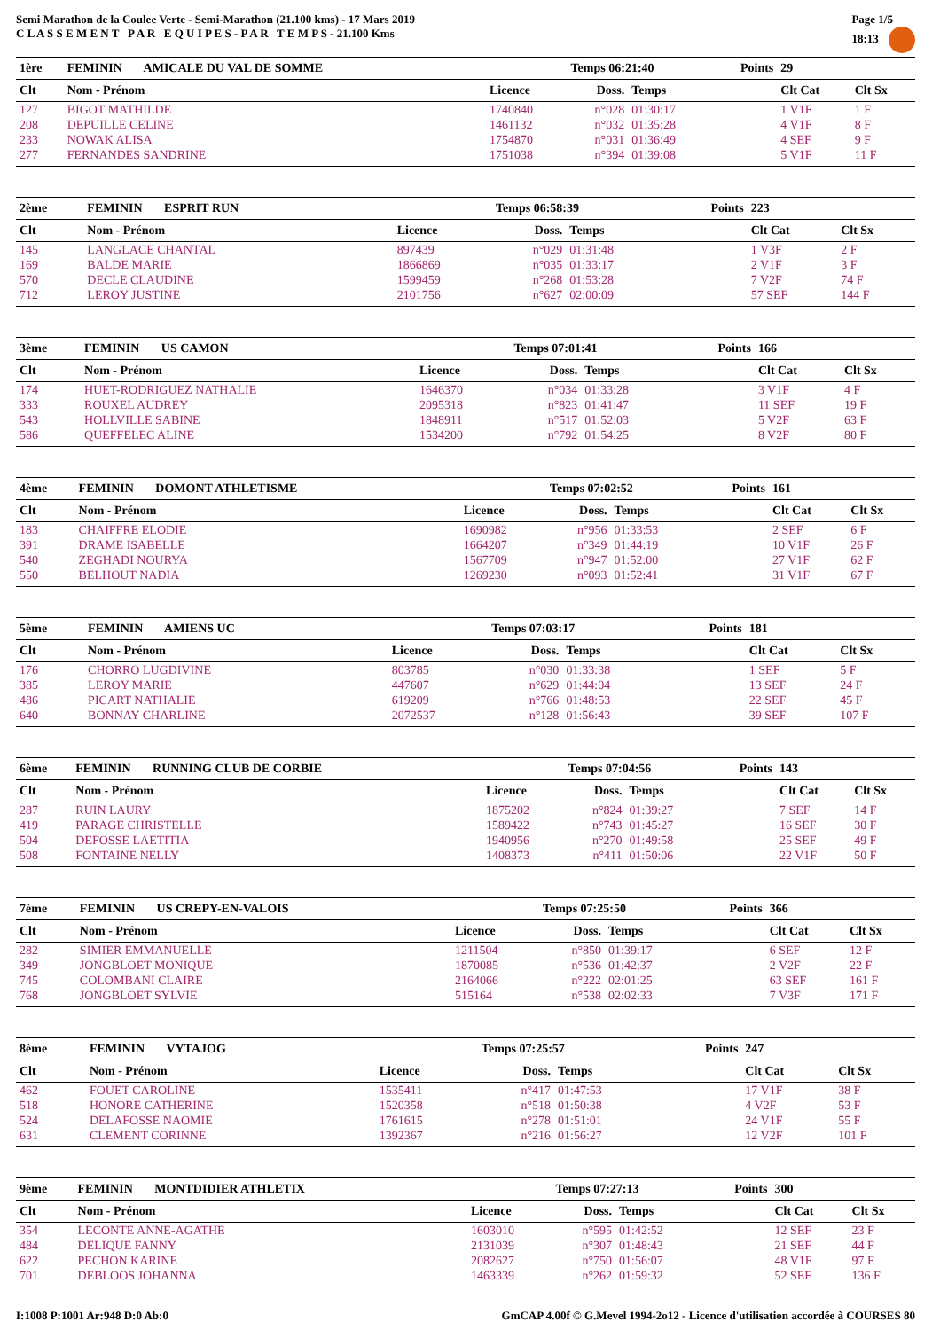Semi Marathon de la Coulee Verte - Semi-Marathon (21.100 kms) - 17 Mars 2019
C L A S S E M E N T P A R E Q U I P E S - P A R T E M P S - 21.100 Kms
Page 1/5
18:13
| 1ère | FEMININ AMICALE DU VAL DE SOMME | | Temps 06:21:40 | | Points | 29 | |
| Clt | Nom - Prénom | Licence | Doss. | Temps | | Clt Cat | Clt Sx |
| 127 | BIGOT MATHILDE | 1740840 | n°028 | 01:30:17 | | 1 V1F | 1 F |
| 208 | DEPUILLE CELINE | 1461132 | n°032 | 01:35:28 | | 4 V1F | 8 F |
| 233 | NOWAK ALISA | 1754870 | n°031 | 01:36:49 | | 4 SEF | 9 F |
| 277 | FERNANDES SANDRINE | 1751038 | n°394 | 01:39:08 | | 5 V1F | 11 F |
| 2ème | FEMININ ESPRIT RUN | | Temps 06:58:39 | | Points | 223 | |
| Clt | Nom - Prénom | Licence | Doss. | Temps | | Clt Cat | Clt Sx |
| 145 | LANGLACE CHANTAL | 897439 | n°029 | 01:31:48 | | 1 V3F | 2 F |
| 169 | BALDE MARIE | 1866869 | n°035 | 01:33:17 | | 2 V1F | 3 F |
| 570 | DECLE CLAUDINE | 1599459 | n°268 | 01:53:28 | | 7 V2F | 74 F |
| 712 | LEROY JUSTINE | 2101756 | n°627 | 02:00:09 | | 57 SEF | 144 F |
| 3ème | FEMININ US CAMON | | Temps 07:01:41 | | Points | 166 | |
| Clt | Nom - Prénom | Licence | Doss. | Temps | | Clt Cat | Clt Sx |
| 174 | HUET-RODRIGUEZ NATHALIE | 1646370 | n°034 | 01:33:28 | | 3 V1F | 4 F |
| 333 | ROUXEL AUDREY | 2095318 | n°823 | 01:41:47 | | 11 SEF | 19 F |
| 543 | HOLLVILLE SABINE | 1848911 | n°517 | 01:52:03 | | 5 V2F | 63 F |
| 586 | QUEFFELEC ALINE | 1534200 | n°792 | 01:54:25 | | 8 V2F | 80 F |
| 4ème | FEMININ DOMONT ATHLETISME | | Temps 07:02:52 | | Points | 161 | |
| Clt | Nom - Prénom | Licence | Doss. | Temps | | Clt Cat | Clt Sx |
| 183 | CHAIFFRE ELODIE | 1690982 | n°956 | 01:33:53 | | 2 SEF | 6 F |
| 391 | DRAME ISABELLE | 1664207 | n°349 | 01:44:19 | | 10 V1F | 26 F |
| 540 | ZEGHADI NOURYA | 1567709 | n°947 | 01:52:00 | | 27 V1F | 62 F |
| 550 | BELHOUT NADIA | 1269230 | n°093 | 01:52:41 | | 31 V1F | 67 F |
| 5ème | FEMININ AMIENS UC | | Temps 07:03:17 | | Points | 181 | |
| Clt | Nom - Prénom | Licence | Doss. | Temps | | Clt Cat | Clt Sx |
| 176 | CHORRO LUGDIVINE | 803785 | n°030 | 01:33:38 | | 1 SEF | 5 F |
| 385 | LEROY MARIE | 447607 | n°629 | 01:44:04 | | 13 SEF | 24 F |
| 486 | PICART NATHALIE | 619209 | n°766 | 01:48:53 | | 22 SEF | 45 F |
| 640 | BONNAY CHARLINE | 2072537 | n°128 | 01:56:43 | | 39 SEF | 107 F |
| 6ème | FEMININ RUNNING CLUB DE CORBIE | | Temps 07:04:56 | | Points | 143 | |
| Clt | Nom - Prénom | Licence | Doss. | Temps | | Clt Cat | Clt Sx |
| 287 | RUIN LAURY | 1875202 | n°824 | 01:39:27 | | 7 SEF | 14 F |
| 419 | PARAGE CHRISTELLE | 1589422 | n°743 | 01:45:27 | | 16 SEF | 30 F |
| 504 | DEFOSSE LAETITIA | 1940956 | n°270 | 01:49:58 | | 25 SEF | 49 F |
| 508 | FONTAINE NELLY | 1408373 | n°411 | 01:50:06 | | 22 V1F | 50 F |
| 7ème | FEMININ US CREPY-EN-VALOIS | | Temps 07:25:50 | | Points | 366 | |
| Clt | Nom - Prénom | Licence | Doss. | Temps | | Clt Cat | Clt Sx |
| 282 | SIMIER EMMANUELLE | 1211504 | n°850 | 01:39:17 | | 6 SEF | 12 F |
| 349 | JONGBLOET MONIQUE | 1870085 | n°536 | 01:42:37 | | 2 V2F | 22 F |
| 745 | COLOMBANI CLAIRE | 2164066 | n°222 | 02:01:25 | | 63 SEF | 161 F |
| 768 | JONGBLOET SYLVIE | 515164 | n°538 | 02:02:33 | | 7 V3F | 171 F |
| 8ème | FEMININ VYTAJOG | | Temps 07:25:57 | | Points | 247 | |
| Clt | Nom - Prénom | Licence | Doss. | Temps | | Clt Cat | Clt Sx |
| 462 | FOUET CAROLINE | 1535411 | n°417 | 01:47:53 | | 17 V1F | 38 F |
| 518 | HONORE CATHERINE | 1520358 | n°518 | 01:50:38 | | 4 V2F | 53 F |
| 524 | DELAFOSSE NAOMIE | 1761615 | n°278 | 01:51:01 | | 24 V1F | 55 F |
| 631 | CLEMENT CORINNE | 1392367 | n°216 | 01:56:27 | | 12 V2F | 101 F |
| 9ème | FEMININ MONTDIDIER ATHLETIX | | Temps 07:27:13 | | Points | 300 | |
| Clt | Nom - Prénom | Licence | Doss. | Temps | | Clt Cat | Clt Sx |
| 354 | LECONTE ANNE-AGATHE | 1603010 | n°595 | 01:42:52 | | 12 SEF | 23 F |
| 484 | DELIQUE FANNY | 2131039 | n°307 | 01:48:43 | | 21 SEF | 44 F |
| 622 | PECHON KARINE | 2082627 | n°750 | 01:56:07 | | 48 V1F | 97 F |
| 701 | DEBLOOS JOHANNA | 1463339 | n°262 | 01:59:32 | | 52 SEF | 136 F |
I:1008 P:1001 Ar:948 D:0 Ab:0 GmCAP 4.00f © G.Mevel 1994-2o12 - Licence d'utilisation accordée à COURSES 80